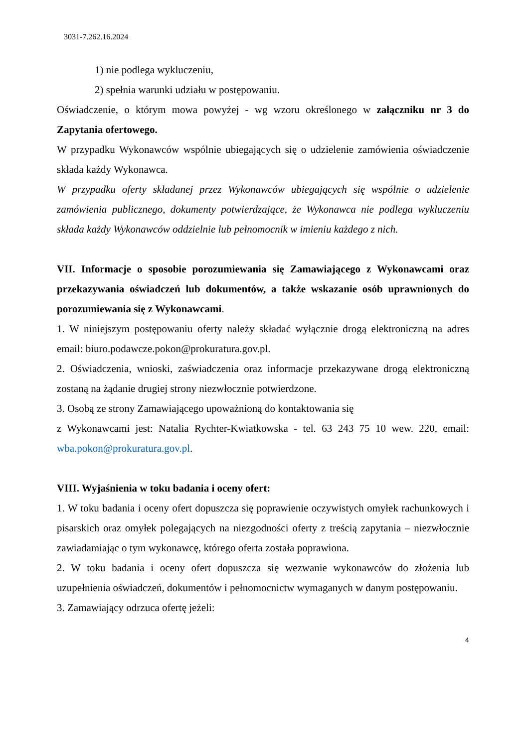3031-7.262.16.2024
1) nie podlega wykluczeniu,
2) spełnia warunki udziału w postępowaniu.
Oświadczenie, o którym mowa powyżej - wg wzoru określonego w załączniku nr 3 do Zapytania ofertowego.
W przypadku Wykonawców wspólnie ubiegających się o udzielenie zamówienia oświadczenie składa każdy Wykonawca.
W przypadku oferty składanej przez Wykonawców ubiegających się wspólnie o udzielenie zamówienia publicznego, dokumenty potwierdzające, że Wykonawca nie podlega wykluczeniu składa każdy Wykonawców oddzielnie lub pełnomocnik w imieniu każdego z nich.
VII. Informacje o sposobie porozumiewania się Zamawiającego z Wykonawcami oraz przekazywania oświadczeń lub dokumentów, a także wskazanie osób uprawnionych do porozumiewania się z Wykonawcami.
1. W niniejszym postępowaniu oferty należy składać wyłącznie drogą elektroniczną na adres email: biuro.podawcze.pokon@prokuratura.gov.pl.
2. Oświadczenia, wnioski, zaświadczenia oraz informacje przekazywane drogą elektroniczną zostaną na żądanie drugiej strony niezwłocznie potwierdzone.
3. Osobą ze strony Zamawiającego upoważnioną do kontaktowania się
z Wykonawcami jest: Natalia Rychter-Kwiatkowska - tel. 63 243 75 10 wew. 220, email: wba.pokon@prokuratura.gov.pl.
VIII. Wyjaśnienia w toku badania i oceny ofert:
1. W toku badania i oceny ofert dopuszcza się poprawienie oczywistych omyłek rachunkowych i pisarskich oraz omyłek polegających na niezgodności oferty z treścią zapytania – niezwłocznie zawiadamiając o tym wykonawcę, którego oferta została poprawiona.
2. W toku badania i oceny ofert dopuszcza się wezwanie wykonawców do złożenia lub uzupełnienia oświadczeń, dokumentów i pełnomocnictw wymaganych w danym postępowaniu.
3. Zamawiający odrzuca ofertę jeżeli:
4